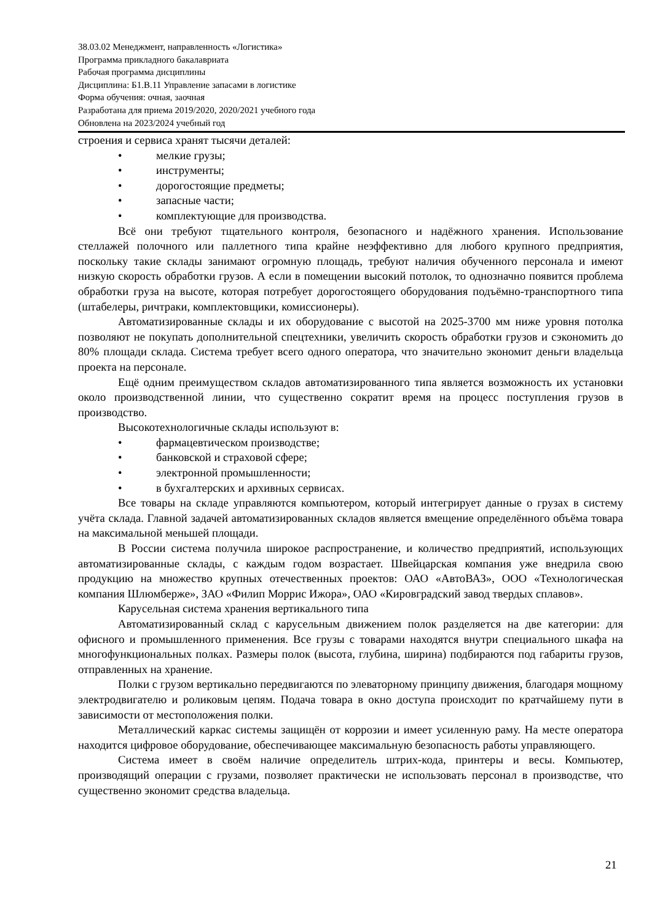38.03.02 Менеджмент, направленность «Логистика»
Программа прикладного бакалавриата
Рабочая программа дисциплины
Дисциплина: Б1.В.11 Управление запасами в логистике
Форма обучения: очная, заочная
Разработана для приема 2019/2020, 2020/2021 учебного года
Обновлена на 2023/2024 учебный год
строения и сервиса хранят тысячи деталей:
• мелкие грузы;
• инструменты;
• дорогостоящие предметы;
• запасные части;
• комплектующие для производства.
Всё они требуют тщательного контроля, безопасного и надёжного хранения. Использование стеллажей полочного или паллетного типа крайне неэффективно для любого крупного предприятия, поскольку такие склады занимают огромную площадь, требуют наличия обученного персонала и имеют низкую скорость обработки грузов. А если в помещении высокий потолок, то однозначно появится проблема обработки груза на высоте, которая потребует дорогостоящего оборудования подъёмно-транспортного типа (штабелеры, ричтраки, комплектовщики, комиссионеры).
Автоматизированные склады и их оборудование с высотой на 2025-3700 мм ниже уровня потолка позволяют не покупать дополнительной спецтехники, увеличить скорость обработки грузов и сэкономить до 80% площади склада. Система требует всего одного оператора, что значительно экономит деньги владельца проекта на персонале.
Ещё одним преимуществом складов автоматизированного типа является возможность их установки около производственной линии, что существенно сократит время на процесс поступления грузов в производство.
Высокотехнологичные склады используют в:
• фармацевтическом производстве;
• банковской и страховой сфере;
• электронной промышленности;
• в бухгалтерских и архивных сервисах.
Все товары на складе управляются компьютером, который интегрирует данные о грузах в систему учёта склада. Главной задачей автоматизированных складов является вмещение определённого объёма товара на максимальной меньшей площади.
В России система получила широкое распространение, и количество предприятий, использующих автоматизированные склады, с каждым годом возрастает. Швейцарская компания уже внедрила свою продукцию на множество крупных отечественных проектов: ОАО «АвтоВАЗ», ООО «Технологическая компания Шлюмберже», ЗАО «Филип Моррис Ижора», ОАО «Кировградский завод твердых сплавов».
Карусельная система хранения вертикального типа
Автоматизированный склад с карусельным движением полок разделяется на две категории: для офисного и промышленного применения. Все грузы с товарами находятся внутри специального шкафа на многофункциональных полках. Размеры полок (высота, глубина, ширина) подбираются под габариты грузов, отправленных на хранение.
Полки с грузом вертикально передвигаются по элеваторному принципу движения, благодаря мощному электродвигателю и роликовым цепям. Подача товара в окно доступа происходит по кратчайшему пути в зависимости от местоположения полки.
Металлический каркас системы защищён от коррозии и имеет усиленную раму. На месте оператора находится цифровое оборудование, обеспечивающее максимальную безопасность работы управляющего.
Система имеет в своём наличие определитель штрих-кода, принтеры и весы. Компьютер, производящий операции с грузами, позволяет практически не использовать персонал в производстве, что существенно экономит средства владельца.
21